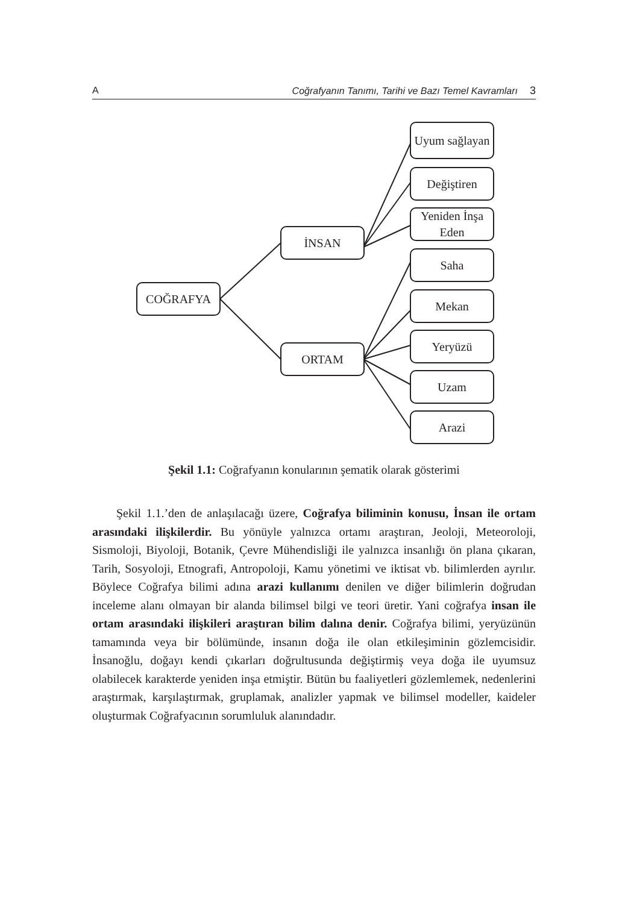A Coğrafyanın Tanımı, Tarihi ve Bazı Temel Kavramları 3
COĞRAFYA
İNSAN
ORTAM
Uyum sağlayan
Değiştiren
Yeniden İnşa Eden
Saha
Mekan
Yeryüzü
Uzam
Arazi
Şekil 1.1: Coğrafyanın konularının şematik olarak gösterimi
Şekil 1.1.’den de anlaşılacağı üzere, Coğrafya biliminin konusu, İnsan ile ortam arasındaki ilişkilerdir. Bu yönüyle yalnızca ortamı araştıran, Jeoloji, Meteoroloji, Sismoloji, Biyoloji, Botanik, Çevre Mühendisliği ile yalnızca insanlığı ön plana çıkaran, Tarih, Sosyoloji, Etnografi, Antropoloji, Kamu yönetimi ve iktisat vb. bilimlerden ayrılır. Böylece Coğrafya bilimi adına arazi kullanımı denilen ve diğer bilimlerin doğrudan inceleme alanı olmayan bir alanda bilimsel bilgi ve teori üretir. Yani coğrafya insan ile ortam arasındaki ilişkileri araştıran bilim dalına denir. Coğrafya bilimi, yeryüzünün tamamında veya bir bölümünde, insanın doğa ile olan etkileşiminin gözlemcisidir. İnsanoğlu, doğayı kendi çıkarları doğrultusunda değiştirmiş veya doğa ile uyumsuz olabilecek karakterde yeniden inşa etmiştir. Bütün bu faaliyetleri gözlemlemek, nedenlerini araştırmak, karşılaştırmak, gruplamak, analizler yapmak ve bilimsel modeller, kaideler oluşturmak Coğrafyacının sorumluluk alanındadır.